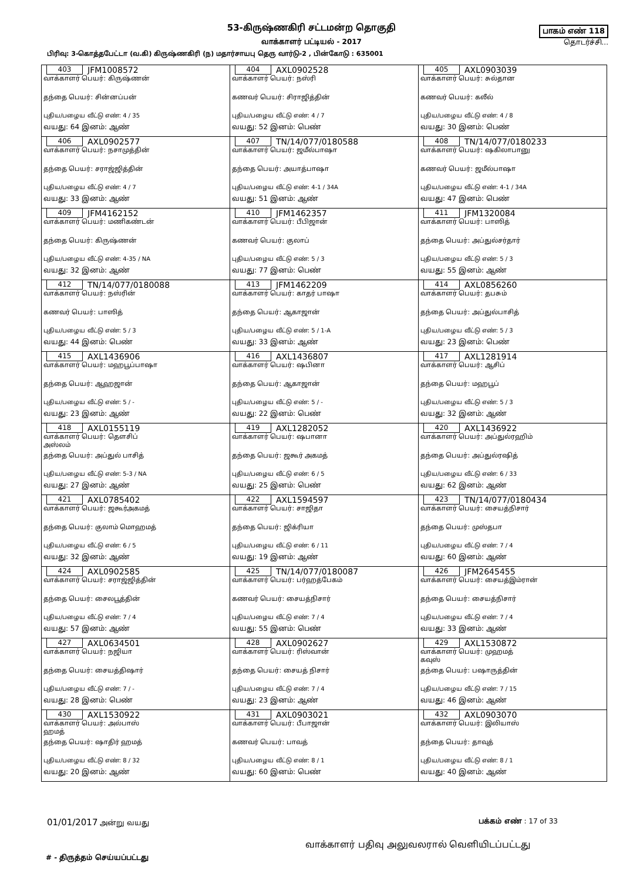53-கிருஷ்ணகிரி சட்டமன்ற தொகுதி
வாக்காளர் பட்டியல் - 2017
பாகம் எண் 118
தொடர்ச்சி...
பிரிவு: 3-கொத்தபேட்டா (வ.கி) கிருஷ்ணகிரி (ந) மதார்சாயபு தெரு வார்டு-2 , பின்கோடு : 635001
| 403 JFM1008572 வாக்காளர் பெயர்: கிருஷ்ணன் தந்தை பெயர்: சின்னப்பன் புதிய/பழைய வீட்டு எண்: 4 / 35 வயது: 64 இனம்: ஆண் | 404 AXL0902528 வாக்காளர் பெயர்: நஸ்ரி கணவர் பெயர்: சிராஜித்தின் புதிய/பழைய வீட்டு எண்: 4 / 7 வயது: 52 இனம்: பெண் | 405 AXL0903039 வாக்காளர் பெயர்: சுல்தான கணவர் பெயர்: கலீல் புதிய/பழைய வீட்டு எண்: 4 / 8 வயது: 30 இனம்: பெண் |
| 406 AXL0902577 வாக்காளர் பெயர்: நசாமுத்தின் தந்தை பெயர்: சராஜ்ஜித்தின் புதிய/பழைய வீட்டு எண்: 4 / 7 வயது: 33 இனம்: ஆண் | 407 TN/14/077/0180588 வாக்காளர் பெயர்: ஜமீல்பாஷா தந்தை பெயர்: அயாத்பாஷா புதிய/பழைய வீட்டு எண்: 4-1 / 34A வயது: 51 இனம்: ஆண் | 408 TN/14/077/0180233 வாக்காளர் பெயர்: ஷகிலாபானு கணவர் பெயர்: ஜமீல்பாஷா புதிய/பழைய வீட்டு எண்: 4-1 / 34A வயது: 47 இனம்: பெண் |
| 409 JFM4162152 வாக்காளர் பெயர்: மணிகண்டன் தந்தை பெயர்: கிருஷ்ணன் புதிய/பழைய வீட்டு எண்: 4-35 / NA வயது: 32 இனம்: ஆண் | 410 JFM1462357 வாக்காளர் பெயர்: பீபிஜான் கணவர் பெயர்: குலாப் புதிய/பழைய வீட்டு எண்: 5 / 3 வயது: 77 இனம்: பெண் | 411 JFM1320084 வாக்காளர் பெயர்: பாஸித் தந்தை பெயர்: அப்துல்சர்தார் புதிய/பழைய வீட்டு எண்: 5 / 3 வயது: 55 இனம்: ஆண் |
| 412 TN/14/077/0180088 வாக்காளர் பெயர்: நஸ்ரின் கணவர் பெயர்: பாஸித் புதிய/பழைய வீட்டு எண்: 5 / 3 வயது: 44 இனம்: பெண் | 413 JFM1462209 வாக்காளர் பெயர்: காதர் பாஷா தந்தை பெயர்: ஆகாஜான் புதிய/பழைய வீட்டு எண்: 5 / 1-A வயது: 33 இனம்: ஆண் | 414 AXL0856260 வாக்காளர் பெயர்: தபசும் தந்தை பெயர்: அப்துல்பாசித் புதிய/பழைய வீட்டு எண்: 5 / 3 வயது: 23 இனம்: பெண் |
| 415 AXL1436906 வாக்காளர் பெயர்: மஹபூப்பாஷா தந்தை பெயர்: ஆஹஜான் புதிய/பழைய வீட்டு எண்: 5 / - வயது: 23 இனம்: ஆண் | 416 AXL1436807 வாக்காளர் பெயர்: ஷபினா தந்தை பெயர்: ஆகாஜான் புதிய/பழைய வீட்டு எண்: 5 / - வயது: 22 இனம்: பெண் | 417 AXL1281914 வாக்காளர் பெயர்: ஆசிப் தந்தை பெயர்: மஹபூப் புதிய/பழைய வீட்டு எண்: 5 / 3 வயது: 32 இனம்: ஆண் |
| 418 AXL0155119 வாக்காளர் பெயர்: தௌசிப் அஸ்லம் தந்தை பெயர்: அப்துல் பாசித் புதிய/பழைய வீட்டு எண்: 5-3 / NA வயது: 27 இனம்: ஆண் | 419 AXL1282052 வாக்காளர் பெயர்: ஷபானா தந்தை பெயர்: ஜகூர் அகமத் புதிய/பழைய வீட்டு எண்: 6 / 5 வயது: 25 இனம்: பெண் | 420 AXL1436922 வாக்காளர் பெயர்: அப்துல்ரஹிம் தந்தை பெயர்: அப்துல்ரஷித் புதிய/பழைய வீட்டு எண்: 6 / 33 வயது: 62 இனம்: ஆண் |
| 421 AXL0785402 வாக்காளர் பெயர்: ஜகூர்அகமத் தந்தை பெயர்: குலாம் மொஹமத் புதிய/பழைய வீட்டு எண்: 6 / 5 வயது: 32 இனம்: ஆண் | 422 AXL1594597 வாக்காளர் பெயர்: சாஜிதா தந்தை பெயர்: ஜிக்ரியா புதிய/பழைய வீட்டு எண்: 6 / 11 வயது: 19 இனம்: ஆண் | 423 TN/14/077/0180434 வாக்காளர் பெயர்: சையத்நிசார் தந்தை பெயர்: முஸ்தபா புதிய/பழைய வீட்டு எண்: 7 / 4 வயது: 60 இனம்: ஆண் |
| 424 AXL0902585 வாக்காளர் பெயர்: சராஜ்ஜித்தின் தந்தை பெயர்: சைலபூத்தின் புதிய/பழைய வீட்டு எண்: 7 / 4 வயது: 57 இனம்: ஆண் | 425 TN/14/077/0180087 வாக்காளர் பெயர்: பர்ஹத்பேகம் கணவர் பெயர்: சையத்நிசார் புதிய/பழைய வீட்டு எண்: 7 / 4 வயது: 55 இனம்: பெண் | 426 JFM2645455 வாக்காளர் பெயர்: சையத்இம்ரான் தந்தை பெயர்: சையத்நிசார் புதிய/பழைய வீட்டு எண்: 7 / 4 வயது: 33 இனம்: ஆண் |
| 427 AXL0634501 வாக்காளர் பெயர்: நஜியா தந்தை பெயர்: சையத்திஷார் புதிய/பழைய வீட்டு எண்: 7 / - வயது: 28 இனம்: பெண் | 428 AXL0902627 வாக்காளர் பெயர்: ரிஸ்வான் தந்தை பெயர்: சையத் நிசார் புதிய/பழைய வீட்டு எண்: 7 / 4 வயது: 23 இனம்: ஆண் | 429 AXL1530872 வாக்காளர் பெயர்: முஹமத் கவுஸ் தந்தை பெயர்: பஷாருத்தின் புதிய/பழைய வீட்டு எண்: 7 / 15 வயது: 46 இனம்: ஆண் |
| 430 AXL1530922 வாக்காளர் பெயர்: அல்பாஸ் ஹமத் தந்தை பெயர்: ஷாதிர் ஹமத் புதிய/பழைய வீட்டு எண்: 8 / 32 வயது: 20 இனம்: ஆண் | 431 AXL0903021 வாக்காளர் பெயர்: பீபாஜான் கணவர் பெயர்: பாவத் புதிய/பழைய வீட்டு எண்: 8 / 1 வயது: 60 இனம்: பெண் | 432 AXL0903070 வாக்காளர் பெயர்: இலியாஸ் தந்தை பெயர்: தாவுத் புதிய/பழைய வீட்டு எண்: 8 / 1 வயது: 40 இனம்: ஆண் |
01/01/2017 அன்று வயது பக்கம் எண் : 17 of 33
வாக்காளர் பதிவு அலுவலரால் வெளியிடப்பட்டது
#‌ - திருத்தம் செய்யப்பட்டது